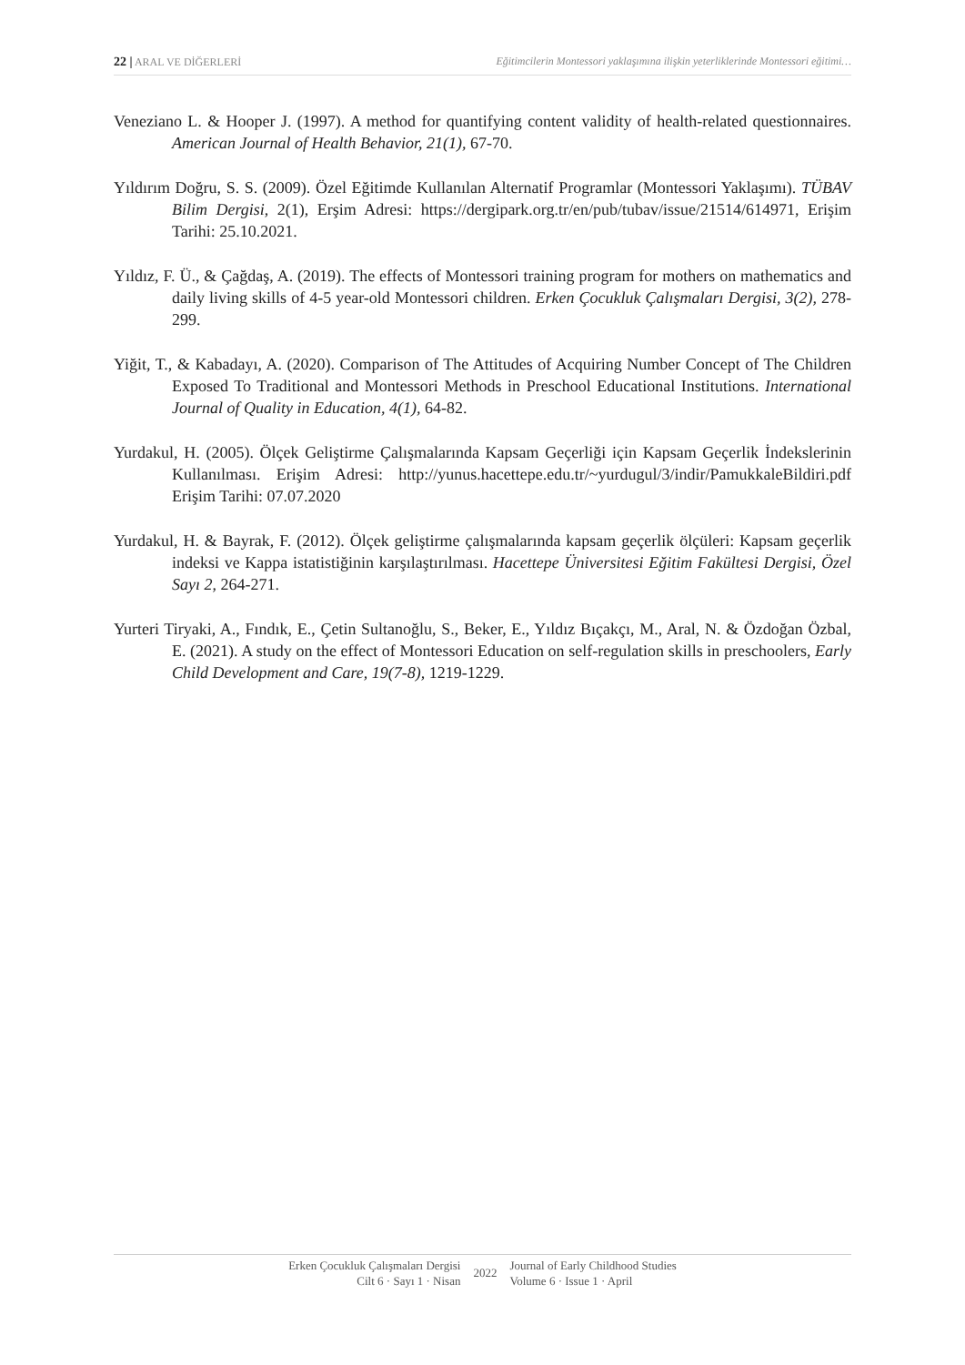22 | ARAL VE DİĞERLERİ Eğitimcilerin Montessori yaklaşımına ilişkin yeterliklerinde Montessori eğitimi…
Veneziano L. & Hooper J. (1997). A method for quantifying content validity of health-related questionnaires. American Journal of Health Behavior, 21(1), 67-70.
Yıldırım Doğru, S. S. (2009). Özel Eğitimde Kullanılan Alternatif Programlar (Montessori Yaklaşımı). TÜBAV Bilim Dergisi, 2(1), Erşim Adresi: https://dergipark.org.tr/en/pub/tubav/issue/21514/614971, Erişim Tarihi: 25.10.2021.
Yıldız, F. Ü., & Çağdaş, A. (2019). The effects of Montessori training program for mothers on mathematics and daily living skills of 4-5 year-old Montessori children. Erken Çocukluk Çalışmaları Dergisi, 3(2), 278-299.
Yiğit, T., & Kabadayı, A. (2020). Comparison of The Attitudes of Acquiring Number Concept of The Children Exposed To Traditional and Montessori Methods in Preschool Educational Institutions. International Journal of Quality in Education, 4(1), 64-82.
Yurdakul, H. (2005). Ölçek Geliştirme Çalışmalarında Kapsam Geçerliği için Kapsam Geçerlik İndekslerinin Kullanılması. Erişim Adresi: http://yunus.hacettepe.edu.tr/~yurdugul/3/indir/PamukkaleBildiri.pdf Erişim Tarihi: 07.07.2020
Yurdakul, H. & Bayrak, F. (2012). Ölçek geliştirme çalışmalarında kapsam geçerlik ölçüleri: Kapsam geçerlik indeksi ve Kappa istatistiğinin karşılaştırılması. Hacettepe Üniversitesi Eğitim Fakültesi Dergisi, Özel Sayı 2, 264-271.
Yurteri Tiryaki, A., Fındık, E., Çetin Sultanoğlu, S., Beker, E., Yıldız Bıçakçı, M., Aral, N. & Özdoğan Özbal, E. (2021). A study on the effect of Montessori Education on self-regulation skills in preschoolers, Early Child Development and Care, 19(7-8), 1219-1229.
Erken Çocukluk Çalışmaları Dergisi
Cilt 6 · Sayı 1 · Nisan
2022
Journal of Early Childhood Studies
Volume 6 · Issue 1 · April